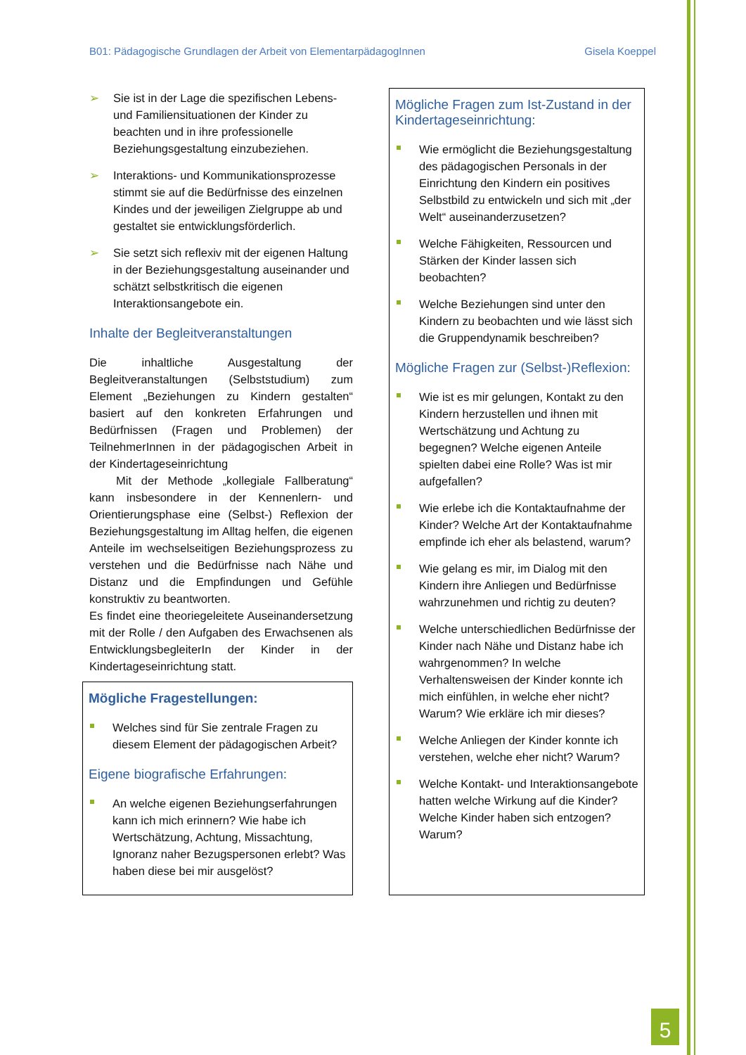B01: Pädagogische Grundlagen der Arbeit von ElementarpädagogInnen Gisela Koeppel
Sie ist in der Lage die spezifischen Lebens- und Familiensituationen der Kinder zu beachten und in ihre professionelle Beziehungsgestaltung einzubeziehen.
Interaktions- und Kommunikationsprozesse stimmt sie auf die Bedürfnisse des einzelnen Kindes und der jeweiligen Zielgruppe ab und gestaltet sie entwicklungsförderlich.
Sie setzt sich reflexiv mit der eigenen Haltung in der Beziehungsgestaltung auseinander und schätzt selbstkritisch die eigenen Interaktionsangebote ein.
Inhalte der Begleitveranstaltungen
Die inhaltliche Ausgestaltung der Begleitveranstaltungen (Selbststudium) zum Element „Beziehungen zu Kindern gestalten“ basiert auf den konkreten Erfahrungen und Bedürfnissen (Fragen und Problemen) der TeilnehmerInnen in der pädagogischen Arbeit in der Kindertageseinrichtung
Mit der Methode „kollegiale Fallberatung“ kann insbesondere in der Kennenlern- und Orientierungsphase eine (Selbst-) Reflexion der Beziehungsgestaltung im Alltag helfen, die eigenen Anteile im wechselseitigen Beziehungsprozess zu verstehen und die Bedürfnisse nach Nähe und Distanz und die Empfindungen und Gefühle konstruktiv zu beantworten.
Es findet eine theoriegeleitete Auseinandersetzung mit der Rolle / den Aufgaben des Erwachsenen als EntwicklungsbegleiterIn der Kinder in der Kindertageseinrichtung statt.
Mögliche Fragestellungen:
Welches sind für Sie zentrale Fragen zu diesem Element der pädagogischen Arbeit?
Eigene biografische Erfahrungen:
An welche eigenen Beziehungserfahrungen kann ich mich erinnern? Wie habe ich Wertschätzung, Achtung, Missachtung, Ignoranz naher Bezugspersonen erlebt? Was haben diese bei mir ausgelöst?
Mögliche Fragen zum Ist-Zustand in der Kindertageseinrichtung:
Wie ermöglicht die Beziehungsgestaltung des pädagogischen Personals in der Einrichtung den Kindern ein positives Selbstbild zu entwickeln und sich mit „der Welt“ auseinanderzusetzen?
Welche Fähigkeiten, Ressourcen und Stärken der Kinder lassen sich beobachten?
Welche Beziehungen sind unter den Kindern zu beobachten und wie lässt sich die Gruppendynamik beschreiben?
Mögliche Fragen zur (Selbst-)Reflexion:
Wie ist es mir gelungen, Kontakt zu den Kindern herzustellen und ihnen mit Wertschätzung und Achtung zu begegnen? Welche eigenen Anteile spielten dabei eine Rolle? Was ist mir aufgefallen?
Wie erlebe ich die Kontaktaufnahme der Kinder? Welche Art der Kontaktaufnahme empfinde ich eher als belastend, warum?
Wie gelang es mir, im Dialog mit den Kindern ihre Anliegen und Bedürfnisse wahrzunehmen und richtig zu deuten?
Welche unterschiedlichen Bedürfnisse der Kinder nach Nähe und Distanz habe ich wahrgenommen? In welche Verhaltensweisen der Kinder konnte ich mich einfühlen, in welche eher nicht? Warum? Wie erkläre ich mir dieses?
Welche Anliegen der Kinder konnte ich verstehen, welche eher nicht? Warum?
Welche Kontakt- und Interaktionsangebote hatten welche Wirkung auf die Kinder? Welche Kinder haben sich entzogen? Warum?
5